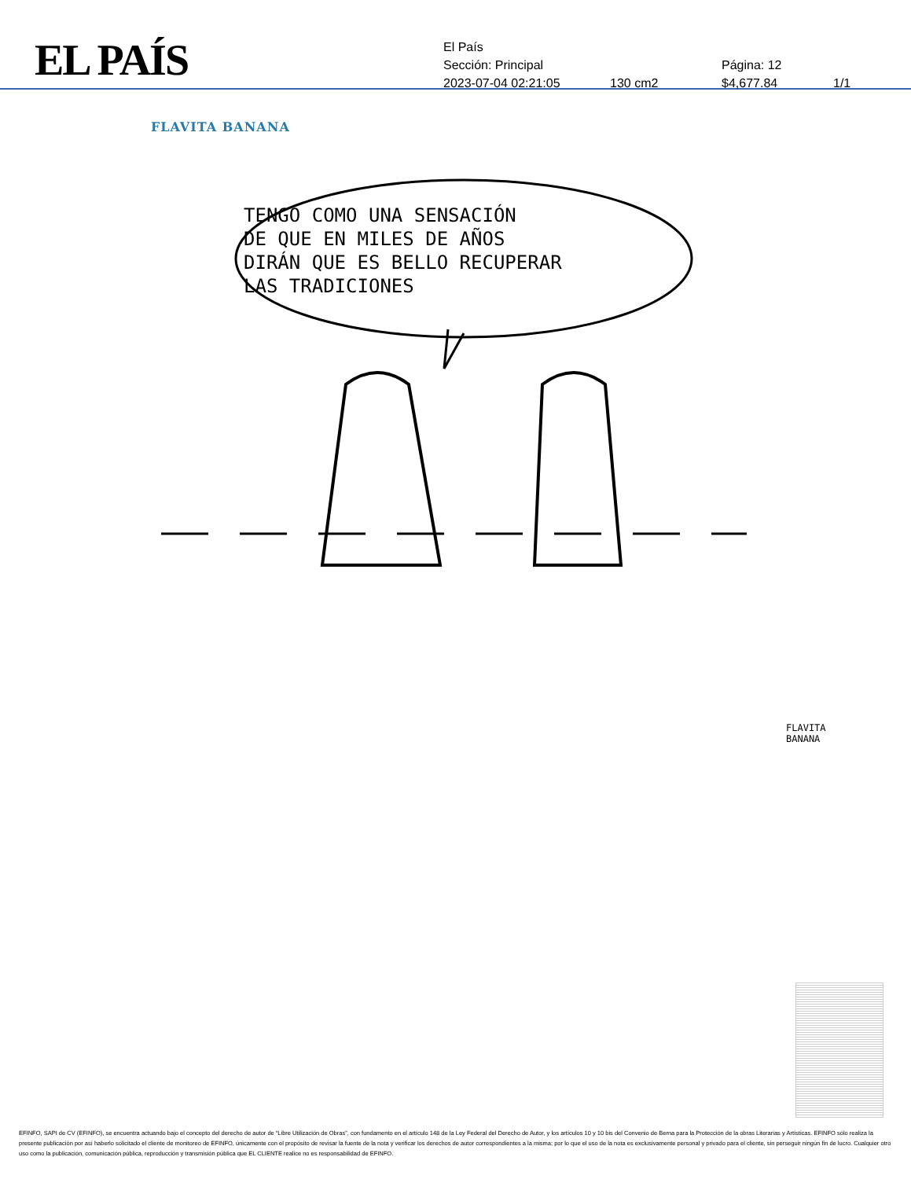EL PAÍS
El País
Sección: Principal Página: 12
2023-07-04 02:21:05 130 cm2 $4,677.84 1/1
FLAVITA BANANA
TENGO COMO UNA SENSACIÓN
DE QUE EN MILES DE AÑOS
DIRÁN QUE ES BELLO RECUPERAR
LAS TRADICIONES
FLAVITA
BANANA
EFINFO, SAPI de CV (EFINFO), se encuentra actuando bajo el concepto del derecho de autor de “Libre Utilización de Obras”, con fundamento en el artículo 148 de la Ley Federal del Derecho de Autor, y los artículos 10 y 10 bis del Convenio de Berna para la Protección de la obras Literarias y Artísticas. EFINFO sólo realiza la presente publicación por así haberlo solicitado el cliente de monitoreo de EFINFO, únicamente con el propósito de revisar la fuente de la nota y verificar los derechos de autor correspondientes a la misma; por lo que el uso de la nota es exclusivamente personal y privado para el cliente, sin perseguir ningún fin de lucro. Cualquier otro uso como la publicación, comunicación pública, reproducción y transmisión pública que EL CLIENTE realice no es responsabilidad de EFINFO.